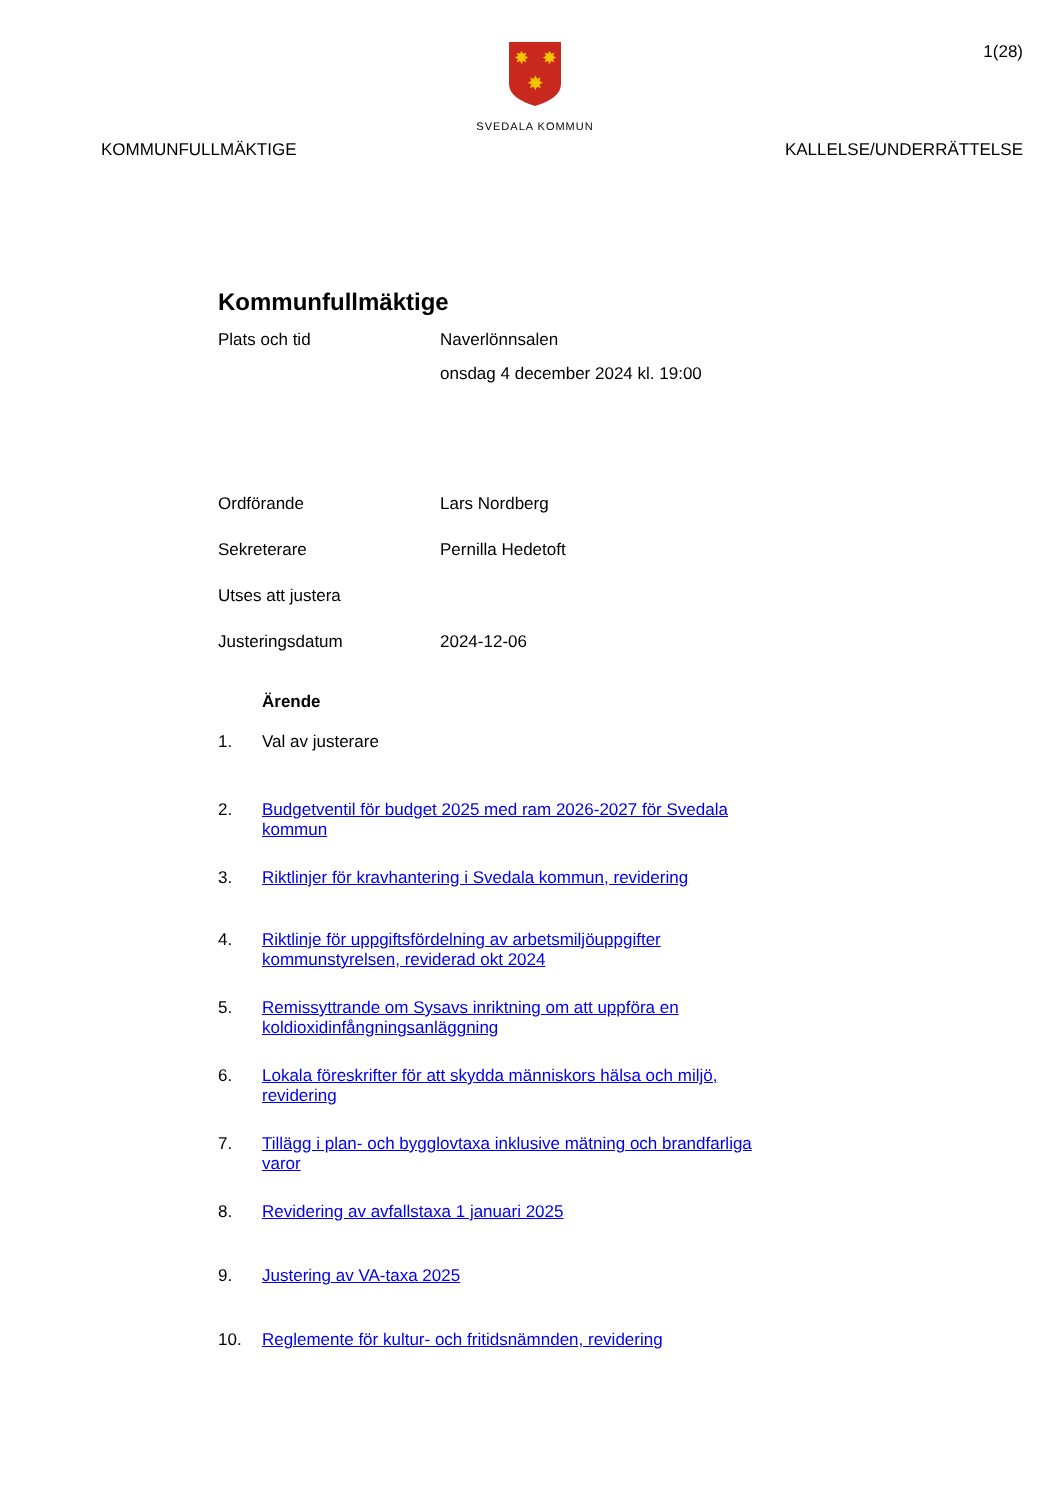✸
✸
✸
SVEDALA KOMMUN
1(28)
KOMMUNFULLMÄKTIGE KALLELSE/UNDERRÄTTELSE
Kommunfullmäktige
Plats och tid Naverlönnsalen
onsdag 4 december 2024 kl. 19:00
Ordförande Lars Nordberg
Sekreterare Pernilla Hedetoft
Utses att justera
Justeringsdatum 2024-12-06
Ärende
1. Val av justerare
2. Budgetventil för budget 2025 med ram 2026-2027 för Svedala kommun
3. Riktlinjer för kravhantering i Svedala kommun, revidering
4. Riktlinje för uppgiftsfördelning av arbetsmiljöuppgifter kommunstyrelsen, reviderad okt 2024
5. Remissyttrande om Sysavs inriktning om att uppföra en koldioxidinfångningsanläggning
6. Lokala föreskrifter för att skydda människors hälsa och miljö, revidering
7. Tillägg i plan- och bygglovtaxa inklusive mätning och brandfarliga varor
8. Revidering av avfallstaxa 1 januari 2025
9. Justering av VA-taxa 2025
10. Reglemente för kultur- och fritidsnämnden, revidering